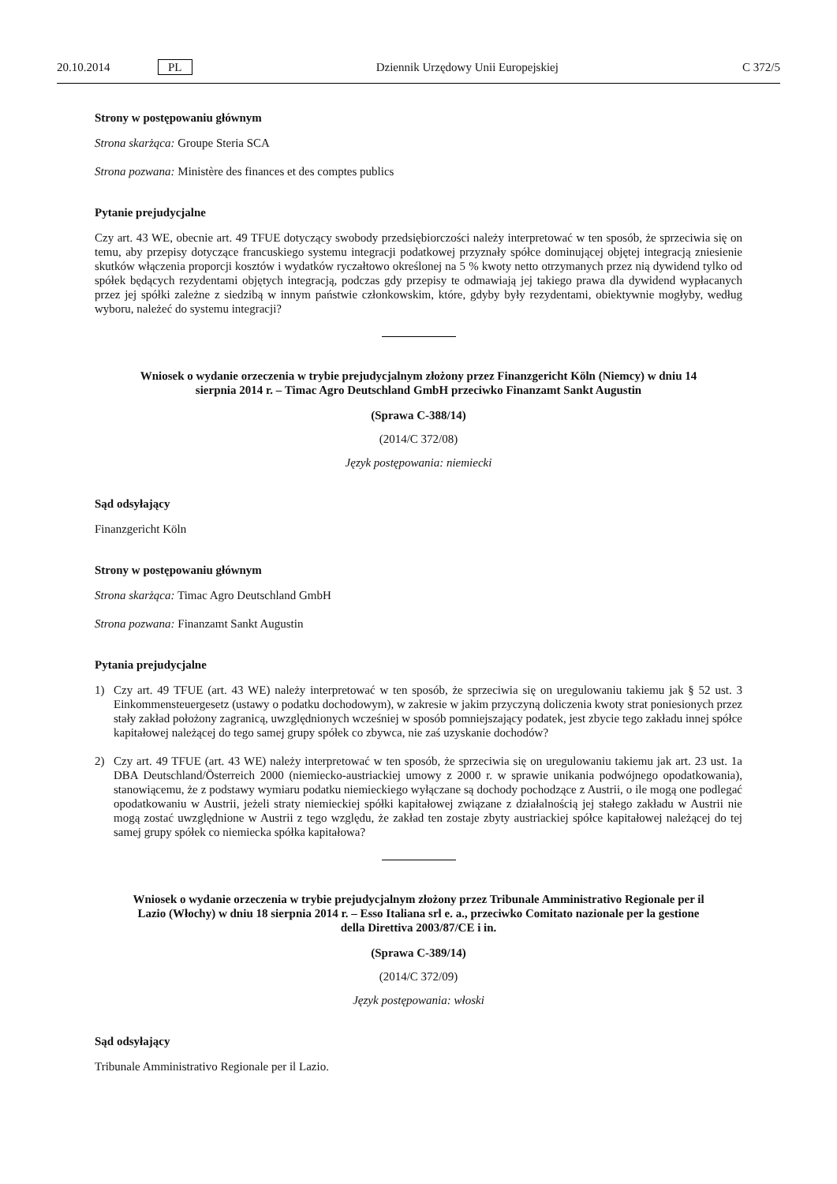20.10.2014 PL
Dziennik Urzędowy Unii Europejskiej
C 372/5
Strony w postępowaniu głównym
Strona skarżąca: Groupe Steria SCA
Strona pozwana: Ministère des finances et des comptes publics
Pytanie prejudycjalne
Czy art. 43 WE, obecnie art. 49 TFUE dotyczący swobody przedsiębiorczości należy interpretować w ten sposób, że sprzeciwia się on temu, aby przepisy dotyczące francuskiego systemu integracji podatkowej przyznały spółce dominującej objętej integracją zniesienie skutków włączenia proporcji kosztów i wydatków ryczałtowo określonej na 5 % kwoty netto otrzymanych przez nią dywidend tylko od spółek będących rezydentami objętych integracją, podczas gdy przepisy te odmawiają jej takiego prawa dla dywidend wypłacanych przez jej spółki zależne z siedzibą w innym państwie członkowskim, które, gdyby były rezydentami, obiektywnie mogłyby, według wyboru, należeć do systemu integracji?
Wniosek o wydanie orzeczenia w trybie prejudycjalnym złożony przez Finanzgericht Köln (Niemcy) w dniu 14 sierpnia 2014 r. – Timac Agro Deutschland GmbH przeciwko Finanzamt Sankt Augustin
(Sprawa C-388/14)
(2014/C 372/08)
Język postępowania: niemiecki
Sąd odsyłający
Finanzgericht Köln
Strony w postępowaniu głównym
Strona skarżąca: Timac Agro Deutschland GmbH
Strona pozwana: Finanzamt Sankt Augustin
Pytania prejudycjalne
1) Czy art. 49 TFUE (art. 43 WE) należy interpretować w ten sposób, że sprzeciwia się on uregulowaniu takiemu jak § 52 ust. 3 Einkommensteuergesetz (ustawy o podatku dochodowym), w zakresie w jakim przyczyną doliczenia kwoty strat poniesionych przez stały zakład położony zagranicą, uwzględnionych wcześniej w sposób pomniejszający podatek, jest zbycie tego zakładu innej spółce kapitałowej należącej do tego samej grupy spółek co zbywca, nie zaś uzyskanie dochodów?
2) Czy art. 49 TFUE (art. 43 WE) należy interpretować w ten sposób, że sprzeciwia się on uregulowaniu takiemu jak art. 23 ust. 1a DBA Deutschland/Österreich 2000 (niemiecko-austriackiej umowy z 2000 r. w sprawie unikania podwójnego opodatkowania), stanowiącemu, że z podstawy wymiaru podatku niemieckiego wyłączane są dochody pochodzące z Austrii, o ile mogą one podlegać opodatkowaniu w Austrii, jeżeli straty niemieckiej spółki kapitałowej związane z działalnością jej stałego zakładu w Austrii nie mogą zostać uwzględnione w Austrii z tego względu, że zakład ten zostaje zbyty austriackiej spółce kapitałowej należącej do tej samej grupy spółek co niemiecka spółka kapitałowa?
Wniosek o wydanie orzeczenia w trybie prejudycjalnym złożony przez Tribunale Amministrativo Regionale per il Lazio (Włochy) w dniu 18 sierpnia 2014 r. – Esso Italiana srl e. a., przeciwko Comitato nazionale per la gestione della Direttiva 2003/87/CE i in.
(Sprawa C-389/14)
(2014/C 372/09)
Język postępowania: włoski
Sąd odsyłający
Tribunale Amministrativo Regionale per il Lazio.